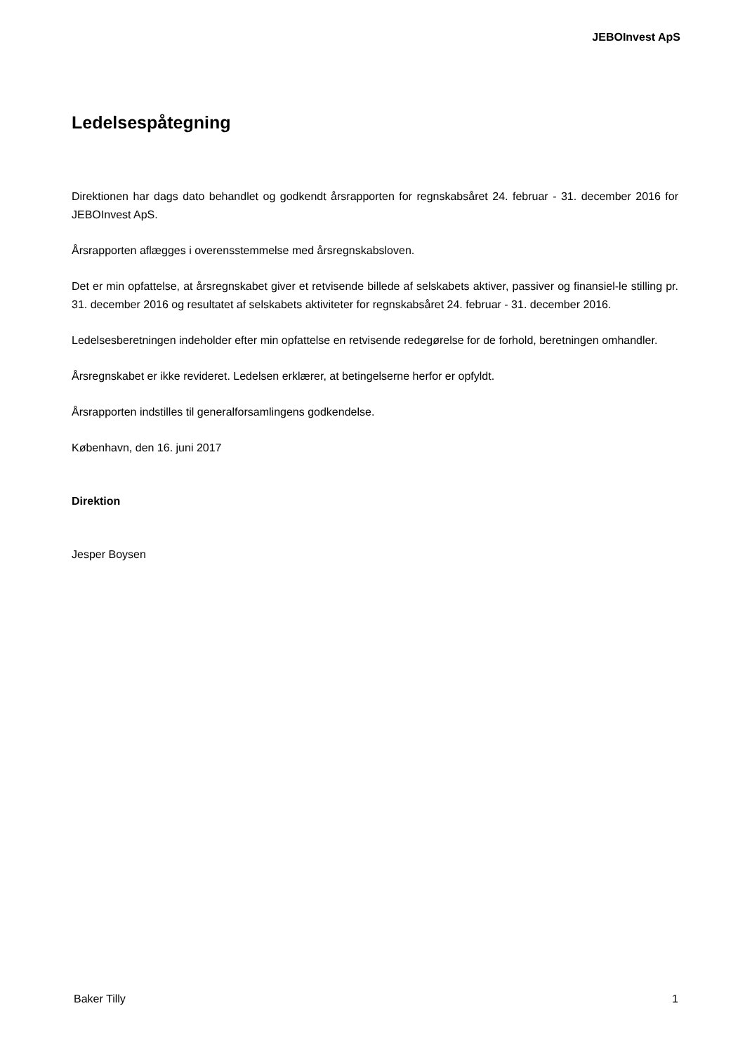JEBOInvest ApS
Ledelsespåtegning
Direktionen har dags dato behandlet og godkendt årsrapporten for regnskabsåret 24. februar - 31. december 2016 for JEBOInvest ApS.
Årsrapporten aflægges i overensstemmelse med årsregnskabsloven.
Det er min opfattelse, at årsregnskabet giver et retvisende billede af selskabets aktiver, passiver og finansiel-le stilling pr. 31. december 2016 og resultatet af selskabets aktiviteter for regnskabsåret 24. februar - 31. december 2016.
Ledelsesberetningen indeholder efter min opfattelse en retvisende redegørelse for de forhold, beretningen omhandler.
Årsregnskabet er ikke revideret. Ledelsen erklærer, at betingelserne herfor er opfyldt.
Årsrapporten indstilles til generalforsamlingens godkendelse.
København, den 16. juni 2017
Direktion
Jesper Boysen
Baker Tilly 1